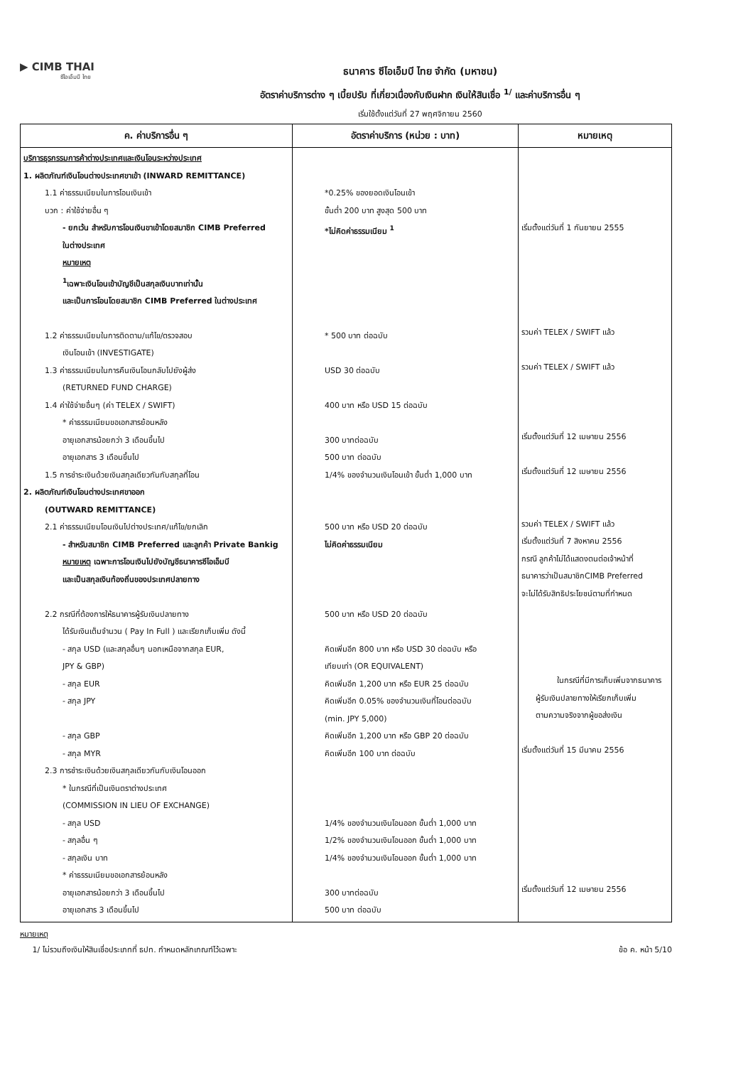▶ CIMB THAI
ซีไอเอ็มบี ไทย
ธนาคาร ซีไอเอ็มบี ไทย จำกัด (มหาชน)
อัตราค่าบริการต่าง ๆ เบี้ยปรับ ที่เกี่ยวเนื่องกับเงินฝาก เงินให้สินเชื่อ <sup>1/</sup> และค่าบริการอื่น ๆ
เริ่มใช้ตั้งแต่วันที่ 27 พฤศจิกายน 2560
| ค. ค่าบริการอื่น ๆ | อัตราค่าบริการ (หน่วย : บาท) | หมายเหตุ |
| --- | --- | --- |
| บริการธุรกรรมการค้าต่างประเทศและเงินโอนระหว่างประเทศ 1. ผลิตภัณฑ์เงินโอนต่างประเทศขาเข้า (INWARD REMITTANCE) 1.1 ค่าธรรมเนียมในการโอนเงินเข้า บวก : ค่าใช้จ่ายอื่น ๆ - ยกเว้น สำหรับการโอนเงินขาเข้าโดยสมาชิก CIMB Preferred ในต่างประเทศ หมายเหตุ <sup>1</sup> เฉพาะเงินโอนเข้าบัญชีเป็นสกุลเงินบาทเท่านั้น และเป็นการโอนโดยสมาชิก CIMB Preferred ในต่างประเทศ 1.2 ค่าธรรมเนียมในการติดตาม/แก้ไข/ตรวจสอบ เงินโอนเข้า (INVESTIGATE) 1.3 ค่าธรรมเนียมในการคืนเงินโอนกลับไปยังผู้ส่ง (RETURNED FUND CHARGE) 1.4 ค่าใช้จ่ายอื่นๆ (ค่า TELEX / SWIFT) * ค่าธรรมเนียมขอเอกสารย้อนหลัง อายุเอกสารน้อยกว่า 3 เดือนขึ้นไป อายุเอกสาร 3 เดือนขึ้นไป 1.5 การชำระเงินด้วยเงินสกุลเดียวกันกับสกุลที่โอน 2. ผลิตภัณฑ์เงินโอนต่างประเทศขาออก (OUTWARD REMITTANCE) 2.1 ค่าธรรมเนียมโอนเงินไปต่างประเทศ/แก้ไข/ยกเลิก - สำหรับสมาชิก CIMB Preferred และลูกค้า Private Bankig หมายเหตุ เฉพาะการโอนเงินไปยังบัญชีธนาคารซีไอเอ็มบี และเป็นสกุลเงินท้องถิ่นของประเทศปลายทาง 2.2 กรณีที่ต้องการให้ธนาคารผู้รับเงินปลายทาง ได้รับเงินเต็มจำนวน ( Pay In Full ) และเรียกเก็บเพิ่ม ดังนี้ - สกุล USD (และสกุลอื่นๆ นอกเหนือจากสกุล EUR, JPY & GBP) - สกุล EUR - สกุล JPY - สกุล GBP - สกุล MYR 2.3 การชำระเงินด้วยเงินสกุลเดียวกันกับเงินโอนออก * ในกรณีที่เป็นเงินตราต่างประเทศ (COMMISSION IN LIEU OF EXCHANGE) - สกุล USD - สกุลอื่น ๆ - สกุลเงิน บาท * ค่าธรรมเนียมขอเอกสารย้อนหลัง อายุเอกสารน้อยกว่า 3 เดือนขึ้นไป อายุเอกสาร 3 เดือนขึ้นไป | *0.25% ของยอดเงินโอนเข้า ขั้นต่ำ 200 บาท สูงสุด 500 บาท *ไม่คิดค่าธรรมเนียม <sup>1</sup> * 500 บาท ต่อฉบับ USD 30 ต่อฉบับ 400 บาท หรือ USD 15 ต่อฉบับ 300 บาทต่อฉบับ 500 บาท ต่อฉบับ 1/4% ของจำนวนเงินโอนเข้า ขั้นต่ำ 1,000 บาท 500 บาท หรือ USD 20 ต่อฉบับ ไม่คิดค่าธรรมเนียม 500 บาท หรือ USD 20 ต่อฉบับ คิดเพิ่มอีก 800 บาท หรือ USD 30 ต่อฉบับ หรือ เทียบเท่า (OR EQUIVALENT) คิดเพิ่มอีก 1,200 บาท หรือ EUR 25 ต่อฉบับ คิดเพิ่มอีก 0.05% ของจำนวนเงินที่โอนต่อฉบับ (min. JPY 5,000) คิดเพิ่มอีก 1,200 บาท หรือ GBP 20 ต่อฉบับ คิดเพิ่มอีก 100 บาท ต่อฉบับ 1/4% ของจำนวนเงินโอนออก ขั้นต่ำ 1,000 บาท 1/2% ของจำนวนเงินโอนออก ขั้นต่ำ 1,000 บาท 1/4% ของจำนวนเงินโอนออก ขั้นต่ำ 1,000 บาท 300 บาทต่อฉบับ 500 บาท ต่อฉบับ | เริ่มตั้งแต่วันที่ 1 กันยายน 2555 รวมค่า TELEX / SWIFT แล้ว รวมค่า TELEX / SWIFT แล้ว เริ่มตั้งแต่วันที่ 12 เมษายน 2556 เริ่มตั้งแต่วันที่ 12 เมษายน 2556 รวมค่า TELEX / SWIFT แล้ว เริ่มตั้งแต่วันที่ 7 สิงหาคม 2556 กรณี ลูกค้าไม่ได้แสดงตนต่อเจ้าหน้าที่ ธนาคารว่าเป็นสมาชิกCIMB Preferred จะไม่ได้รับสิทธิประโยชน์ตามที่กำหนด ในกรณีที่มีการเก็บเพิ่มจากธนาคาร ผู้รับเงินปลายทางให้เรียกเก็บเพิ่ม ตามความจริงจากผู้ขอส่งเงิน เริ่มตั้งแต่วันที่ 15 มีนาคม 2556 เริ่มตั้งแต่วันที่ 12 เมษายน 2556 |
หมายเหตุ
1/ ไม่รวมถึงเงินให้สินเชื่อประเภทที่ ธปท. กำหนดหลักเกณฑ์ไว้เฉพาะ
ข้อ ค. หน้า 5/10